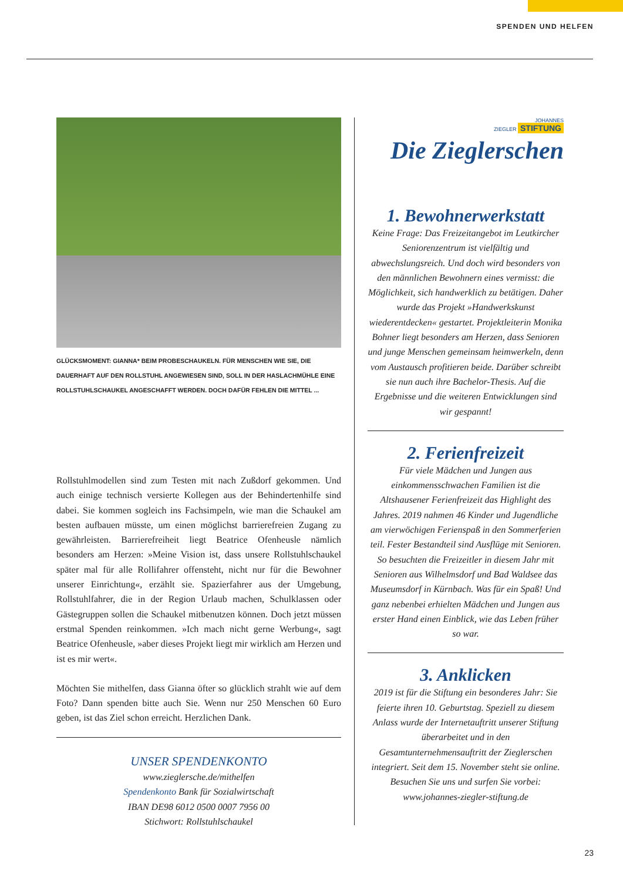SPENDEN UND HELFEN
GLÜCKSMOMENT: GIANNA* BEIM PROBESCHAUKELN. FÜR MENSCHEN WIE SIE, DIE DAUERHAFT AUF DEN ROLLSTUHL ANGEWIESEN SIND, SOLL IN DER HASLACHMÜHLE EINE ROLLSTUHLSCHAUKEL ANGESCHAFFT WERDEN. DOCH DAFÜR FEHLEN DIE MITTEL ...
Rollstuhlmodellen sind zum Testen mit nach Zußdorf gekommen. Und auch einige technisch versierte Kollegen aus der Behindertenhilfe sind dabei. Sie kommen sogleich ins Fachsimpeln, wie man die Schaukel am besten aufbauen müsste, um einen möglichst barrierefreien Zugang zu gewährleisten. Barrierefreiheit liegt Beatrice Ofenheusle nämlich besonders am Herzen: »Meine Vision ist, dass unsere Rollstuhlschaukel später mal für alle Rollifahrer offensteht, nicht nur für die Bewohner unserer Einrichtung«, erzählt sie. Spazierfahrer aus der Umgebung, Rollstuhlfahrer, die in der Region Urlaub machen, Schulklassen oder Gästegruppen sollen die Schaukel mitbenutzen können. Doch jetzt müssen erstmal Spenden reinkommen. »Ich mach nicht gerne Werbung«, sagt Beatrice Ofenheusle, »aber dieses Projekt liegt mir wirklich am Herzen und ist es mir wert«.
Möchten Sie mithelfen, dass Gianna öfter so glücklich strahlt wie auf dem Foto? Dann spenden bitte auch Sie. Wenn nur 250 Menschen 60 Euro geben, ist das Ziel schon erreicht. Herzlichen Dank.
UNSER SPENDENKONTO
www.zieglersche.de/mithelfen
Spendenkonto Bank für Sozialwirtschaft
IBAN DE98 6012 0500 0007 7956 00
Stichwort: Rollstuhlschaukel
JOHANNES
ZIEGLER STIFTUNG
Die Zieglerschen
1. Bewohnerwerkstatt
Keine Frage: Das Freizeitangebot im Leutkircher Seniorenzentrum ist vielfältig und abwechslungsreich. Und doch wird besonders von den männlichen Bewohnern eines vermisst: die Möglichkeit, sich handwerklich zu betätigen. Daher wurde das Projekt »Handwerkskunst wiederentdecken« gestartet. Projektleiterin Monika Bohner liegt besonders am Herzen, dass Senioren und junge Menschen gemeinsam heimwerkeln, denn vom Austausch profitieren beide. Darüber schreibt sie nun auch ihre Bachelor-Thesis. Auf die Ergebnisse und die weiteren Entwicklungen sind wir gespannt!
2. Ferienfreizeit
Für viele Mädchen und Jungen aus einkommensschwachen Familien ist die Altshausener Ferienfreizeit das Highlight des Jahres. 2019 nahmen 46 Kinder und Jugendliche am vierwöchigen Ferienspaß in den Sommerferien teil. Fester Bestandteil sind Ausflüge mit Senioren. So besuchten die Freizeitler in diesem Jahr mit Senioren aus Wilhelmsdorf und Bad Waldsee das Museumsdorf in Kürnbach. Was für ein Spaß! Und ganz nebenbei erhielten Mädchen und Jungen aus erster Hand einen Einblick, wie das Leben früher so war.
3. Anklicken
2019 ist für die Stiftung ein besonderes Jahr: Sie feierte ihren 10. Geburtstag. Speziell zu diesem Anlass wurde der Internetauftritt unserer Stiftung überarbeitet und in den Gesamtunternehmensauftritt der Zieglerschen integriert. Seit dem 15. November steht sie online. Besuchen Sie uns und surfen Sie vorbei: www.johannes-ziegler-stiftung.de
23